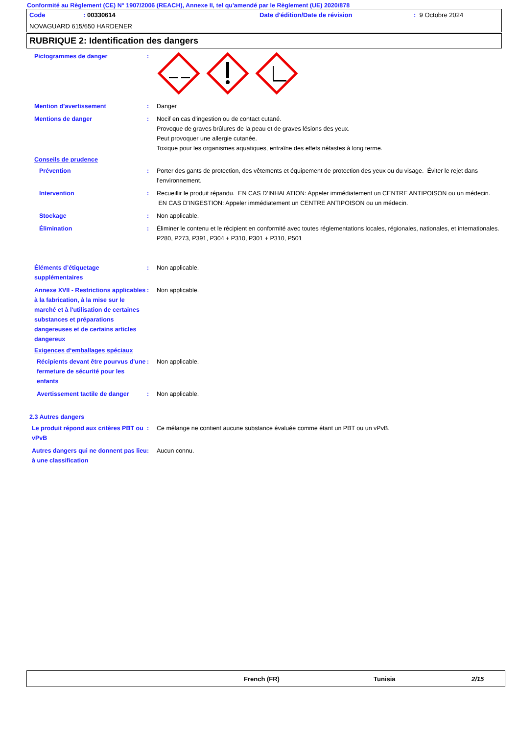Conformité au Règlement (CE) N° 1907/2006 (REACH), Annexe II, tel qu'amendé par le Règlement (UE) 2020/878
Code: 00330614 Date d'édition/Date de révision: 9 Octobre 2024
NOVAGUARD 615/650 HARDENER
RUBRIQUE 2: Identification des dangers
Pictogrammes de danger :
Mention d’avertissement : Danger
Mentions de danger : Nocif en cas d'ingestion ou de contact cutané.
Provoque de graves brûlures de la peau et de graves lésions des yeux.
Peut provoquer une allergie cutanée.
Toxique pour les organismes aquatiques, entraîne des effets néfastes à long terme.
Conseils de prudence
Prévention : Porter des gants de protection, des vêtements et équipement de protection des yeux ou du visage. Éviter le rejet dans l’environnement.
Intervention : Recueillir le produit répandu. EN CAS D’INHALATION: Appeler immédiatement un CENTRE ANTIPOISON ou un médecin. EN CAS D’INGESTION: Appeler immédiatement un CENTRE ANTIPOISON ou un médecin.
Stockage : Non applicable.
Élimination : Éliminer le contenu et le récipient en conformité avec toutes réglementations locales, régionales, nationales, et internationales.
P280, P273, P391, P304 + P310, P301 + P310, P501
Éléments d’étiquetage supplémentaires
: Non applicable.
Annexe XVII - Restrictions applicables à la fabrication, à la mise sur le marché et à l'utilisation de certaines substances et préparations dangereuses et de certains articles dangereux
: Non applicable.
Exigences d‘emballages spéciaux
Récipients devant être pourvus d'une fermeture de sécurité pour les enfants
: Non applicable.
Avertissement tactile de danger
: Non applicable.
2.3 Autres dangers
Le produit répond aux critères PBT ou vPvB
: Ce mélange ne contient aucune substance évaluée comme étant un PBT ou un vPvB.
Autres dangers qui ne donnent pas lieu à une classification
: Aucun connu.
French (FR) Tunisia 2/15